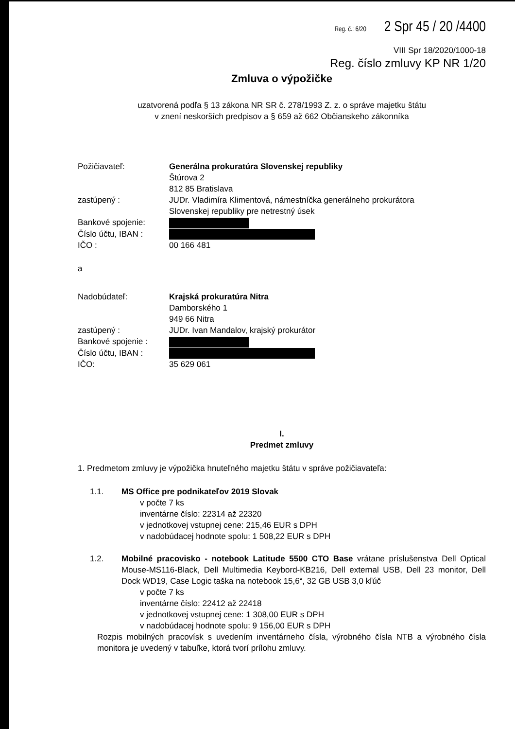Reg. č.: 6/20 2 Spr 45 / 20 /4400
VIII Spr 18/2020/1000-18
Reg. číslo zmluvy KP NR 1/20
Zmluva o výpožičke
uzatvorená podľa § 13 zákona NR SR č. 278/1993 Z. z. o správe majetku štátu
v znení neskorších predpisov a § 659 až 662 Občianskeho zákonníka
| Požičiavateľ: | Generálna prokuratúra Slovenskej republiky Štúrova 2 812 85 Bratislava |
| zastúpený : | JUDr. Vladimíra Klimentová, námestníčka generálneho prokurátora Slovenskej republiky pre netrestný úsek |
| Bankové spojenie: | |
| Číslo účtu, IBAN : | |
| IČO : | 00 166 481 |
a
| Nadobúdateľ: | Krajská prokuratúra Nitra Damborského 1 949 66 Nitra |
| zastúpený : | JUDr. Ivan Mandalov, krajský prokurátor |
| Bankové spojenie : | |
| Číslo účtu, IBAN : | |
| IČO: | 35 629 061 |
I.
Predmet zmluvy
1. Predmetom zmluvy je výpožička hnuteľného majetku štátu v správe požičiavateľa:
| 1.1. | MS Office pre podnikateľov 2019 Slovak v počte 7 ks inventárne číslo: 22314 až 22320 v jednotkovej vstupnej cene: 215,46 EUR s DPH v nadobúdacej hodnote spolu: 1 508,22 EUR s DPH |
| 1.2. | Mobilné pracovisko - notebook Latitude 5500 CTO Base vrátane príslušenstva Dell Optical Mouse-MS116-Black, Dell Multimedia Keybord-KB216, Dell external USB, Dell 23 monitor, Dell Dock WD19, Case Logic taška na notebook 15,6“, 32 GB USB 3,0 kľúč v počte 7 ks inventárne číslo: 22412 až 22418 v jednotkovej vstupnej cene: 1 308,00 EUR s DPH v nadobúdacej hodnote spolu: 9 156,00 EUR s DPH |
Rozpis mobilných pracovísk s uvedením inventárneho čísla, výrobného čísla NTB a výrobného čísla monitora je uvedený v tabuľke, ktorá tvorí prílohu zmluvy.